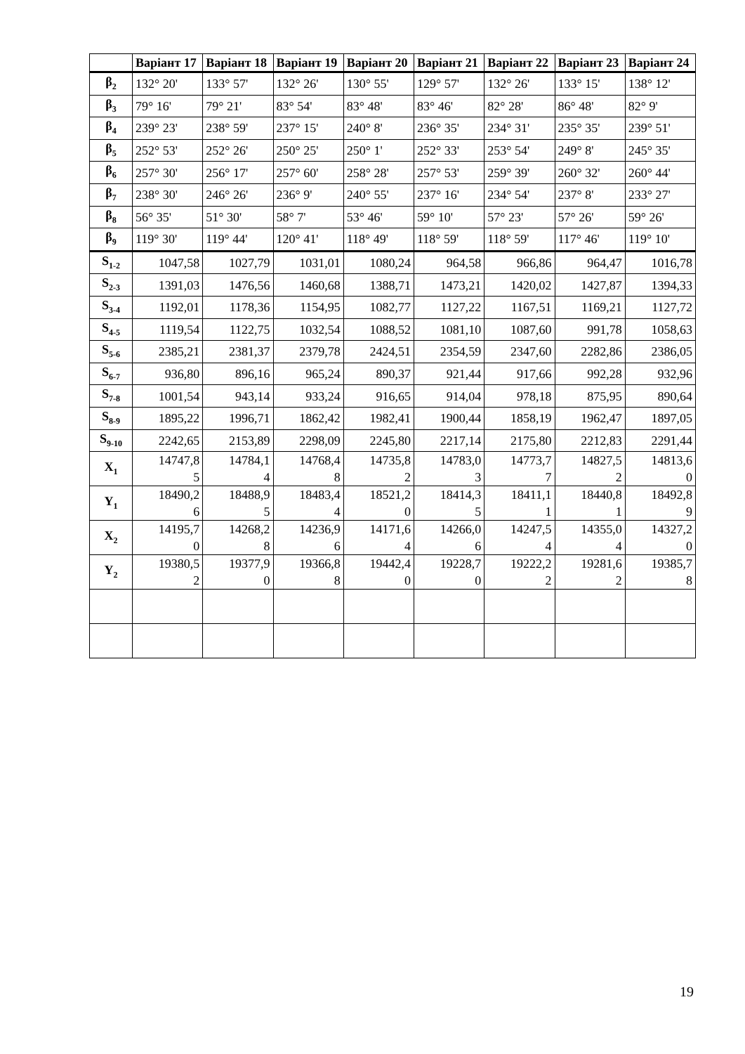| | Варіант 17 | Варіант 18 | Варіант 19 | Варіант 20 | Варіант 21 | Варіант 22 | Варіант 23 | Варіант 24 |
| --- | --- | --- | --- | --- | --- | --- | --- | --- |
| β<sub>2</sub> | 132° 20' | 133° 57' | 132° 26' | 130° 55' | 129° 57' | 132° 26' | 133° 15' | 138° 12' |
| β<sub>3</sub> | 79° 16' | 79° 21' | 83° 54' | 83° 48' | 83° 46' | 82° 28' | 86° 48' | 82° 9' |
| β<sub>4</sub> | 239° 23' | 238° 59' | 237° 15' | 240° 8' | 236° 35' | 234° 31' | 235° 35' | 239° 51' |
| β<sub>5</sub> | 252° 53' | 252° 26' | 250° 25' | 250° 1' | 252° 33' | 253° 54' | 249° 8' | 245° 35' |
| β<sub>6</sub> | 257° 30' | 256° 17' | 257° 60' | 258° 28' | 257° 53' | 259° 39' | 260° 32' | 260° 44' |
| β<sub>7</sub> | 238° 30' | 246° 26' | 236° 9' | 240° 55' | 237° 16' | 234° 54' | 237° 8' | 233° 27' |
| β<sub>8</sub> | 56° 35' | 51° 30' | 58° 7' | 53° 46' | 59° 10' | 57° 23' | 57° 26' | 59° 26' |
| β<sub>9</sub> | 119° 30' | 119° 44' | 120° 41' | 118° 49' | 118° 59' | 118° 59' | 117° 46' | 119° 10' |
| S<sub>1-2</sub> | 1047,58 | 1027,79 | 1031,01 | 1080,24 | 964,58 | 966,86 | 964,47 | 1016,78 |
| S<sub>2-3</sub> | 1391,03 | 1476,56 | 1460,68 | 1388,71 | 1473,21 | 1420,02 | 1427,87 | 1394,33 |
| S<sub>3-4</sub> | 1192,01 | 1178,36 | 1154,95 | 1082,77 | 1127,22 | 1167,51 | 1169,21 | 1127,72 |
| S<sub>4-5</sub> | 1119,54 | 1122,75 | 1032,54 | 1088,52 | 1081,10 | 1087,60 | 991,78 | 1058,63 |
| S<sub>5-6</sub> | 2385,21 | 2381,37 | 2379,78 | 2424,51 | 2354,59 | 2347,60 | 2282,86 | 2386,05 |
| S<sub>6-7</sub> | 936,80 | 896,16 | 965,24 | 890,37 | 921,44 | 917,66 | 992,28 | 932,96 |
| S<sub>7-8</sub> | 1001,54 | 943,14 | 933,24 | 916,65 | 914,04 | 978,18 | 875,95 | 890,64 |
| S<sub>8-9</sub> | 1895,22 | 1996,71 | 1862,42 | 1982,41 | 1900,44 | 1858,19 | 1962,47 | 1897,05 |
| S<sub>9-10</sub> | 2242,65 | 2153,89 | 2298,09 | 2245,80 | 2217,14 | 2175,80 | 2212,83 | 2291,44 |
| X<sub>1</sub> | 14747,8 5 | 14784,1 4 | 14768,4 8 | 14735,8 2 | 14783,0 3 | 14773,7 7 | 14827,5 2 | 14813,6 0 |
| Y<sub>1</sub> | 18490,2 6 | 18488,9 5 | 18483,4 4 | 18521,2 0 | 18414,3 5 | 18411,1 1 | 18440,8 1 | 18492,8 9 |
| X<sub>2</sub> | 14195,7 0 | 14268,2 8 | 14236,9 6 | 14171,6 4 | 14266,0 6 | 14247,5 4 | 14355,0 4 | 14327,2 0 |
| Y<sub>2</sub> | 19380,5 2 | 19377,9 0 | 19366,8 8 | 19442,4 0 | 19228,7 0 | 19222,2 2 | 19281,6 2 | 19385,7 8 |
19